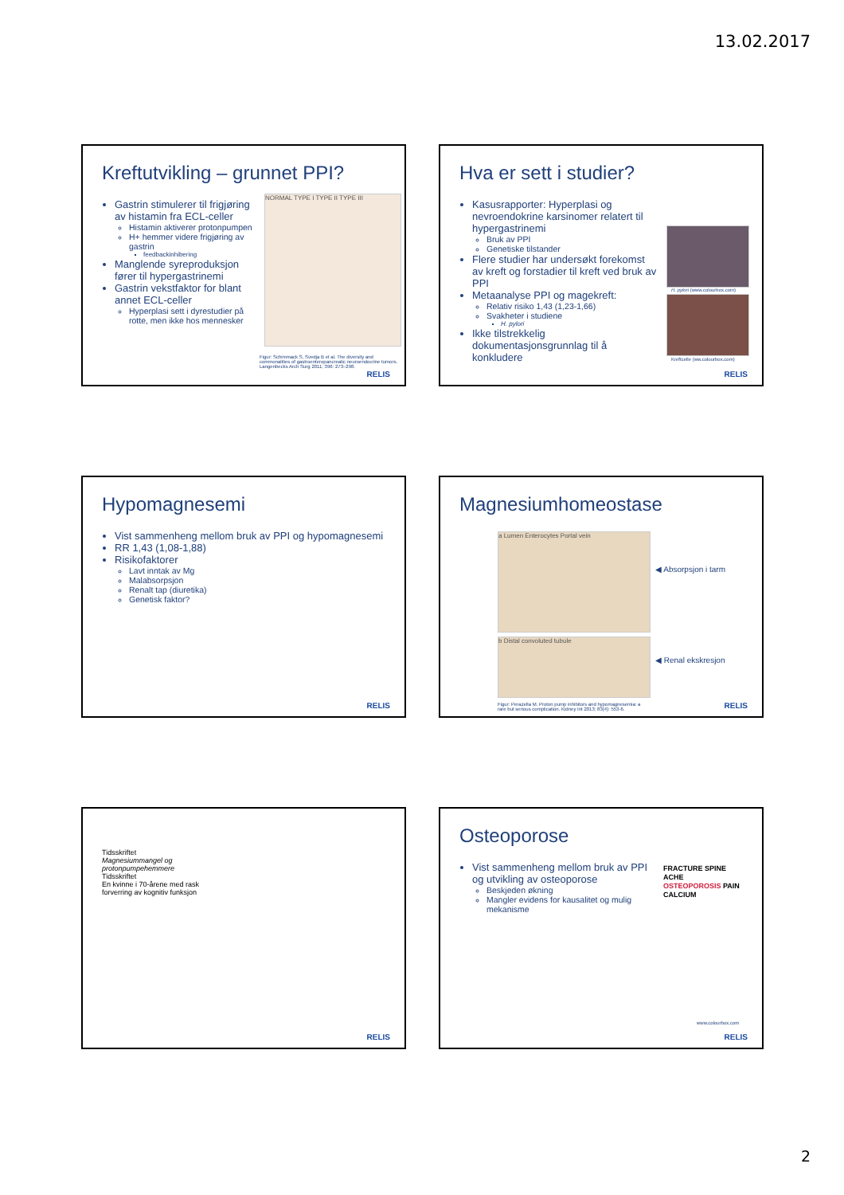13.02.2017
Kreftutvikling – grunnet PPI?
Gastrin stimulerer til frigjøring av histamin fra ECL-celler
Histamin aktiverer protonpumpen
H+ hemmer videre frigjøring av gastrin
feedbackinhibering
Manglende syreproduksjon fører til hypergastrinemi
Gastrin vekstfaktor for blant annet ECL-celler
Hyperplasi sett i dyrestudier på rotte, men ikke hos mennesker
NORMAL TYPE I TYPE II TYPE III
Figur: Schimmack S, Svedja B et al. The diversity and commonalities of gastroenteropancreatic neuroendocrine tumors. Langenbecks Arch Surg 2011; 396: 273–298.
RELIS
Hva er sett i studier?
Kasusrapporter: Hyperplasi og nevroendokrine karsinomer relatert til hypergastrinemi
Bruk av PPI
Genetiske tilstander
Flere studier har undersøkt forekomst av kreft og forstadier til kreft ved bruk av PPI
Metaanalyse PPI og magekreft:
Relativ risiko 1,43 (1,23-1,66)
Svakheter i studiene
H. pylori
Ikke tilstrekkelig dokumentasjonsgrunnlag til å konkludere
H. pylori (www.colourbox.com)
Kreftcelle (ww.colourbox.com)
RELIS
Hypomagnesemi
Vist sammenheng mellom bruk av PPI og hypomagnesemi
RR 1,43 (1,08-1,88)
Risikofaktorer
Lavt inntak av Mg
Malabsorpsjon
Renalt tap (diuretika)
Genetisk faktor?
RELIS
Magnesiumhomeostase
a Lumen Enterocytes Portal vein
b Distal convoluted tubule
◀ Absorpsjon i tarm
◀ Renal ekskresjon
Figur: Perazella M. Proton pump inhibitors and hypomagnesemia: a rare but serious complication. Kidney Int 2013; 83(4): 553-6.
RELIS
Tidsskriftet
Magnesiummangel og protonpumpehemmere
Tidsskriftet
En kvinne i 70-årene med rask forverring av kognitiv funksjon
RELIS
Osteoporose
Vist sammenheng mellom bruk av PPI og utvikling av osteoporose
Beskjeden økning
Mangler evidens for kausalitet og mulig mekanisme
FRACTURE SPINE ACHE OSTEOPOROSIS PAIN CALCIUM
www.colourbox.com
RELIS
2